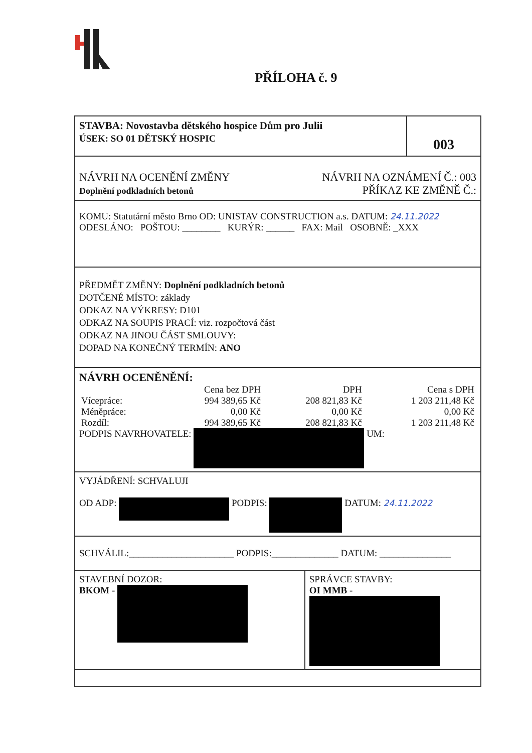PŘÍLOHA č. 9
| STAVBA: Novostavba dětského hospice Dům pro Julii ÚSEK: SO 01 DĚTSKÝ HOSPIC | | 003 |
| NÁVRH NA OCENĚNÍ ZMĚNY Doplnění podkladních betonů NÁVRH NA OZNÁMENÍ Č.: 003 PŘÍKAZ KE ZMĚNĚ Č.: | | |
| KOMU: Statutární město Brno OD: UNISTAV CONSTRUCTION a.s. DATUM: 24.11.2022 ODESLÁNO: POŠTOU: ________ KURÝR: ______ FAX: Mail OSOBNĚ: _XXX | | |
| PŘEDMĚT ZMĚNY: Doplnění podkladních betonů DOTČENÉ MÍSTO: základy ODKAZ NA VÝKRESY: D101 ODKAZ NA SOUPIS PRACÍ: viz. rozpočtová část ODKAZ NA JINOU ČÁST SMLOUVY: DOPAD NA KONEČNÝ TERMÍN: ANO | | |
| NÁVRH OCENĚNĚNÍ: / / Cena bez DPH / DPH / Cena s DPH / / Vícepráce: / 994 389,65 Kč / 208 821,83 Kč / 1 203 211,48 Kč / / Méněpráce: / 0,00 Kč / 0,00 Kč / 0,00 Kč / / Rozdíl: / 994 389,65 Kč / 208 821,83 Kč / 1 203 211,48 Kč / PODPIS NAVRHOVATELE: UM: | | |
| VYJÁDŘENÍ: SCHVALUJI OD ADP: PODPIS: DATUM: 24.11.2022 | | |
| SCHVÁLIL:______________________ PODPIS:______________ DATUM: _______________ | | |
| STAVEBNÍ DOZOR: BKOM - | SPRÁVCE STAVBY: OI MMB - | |